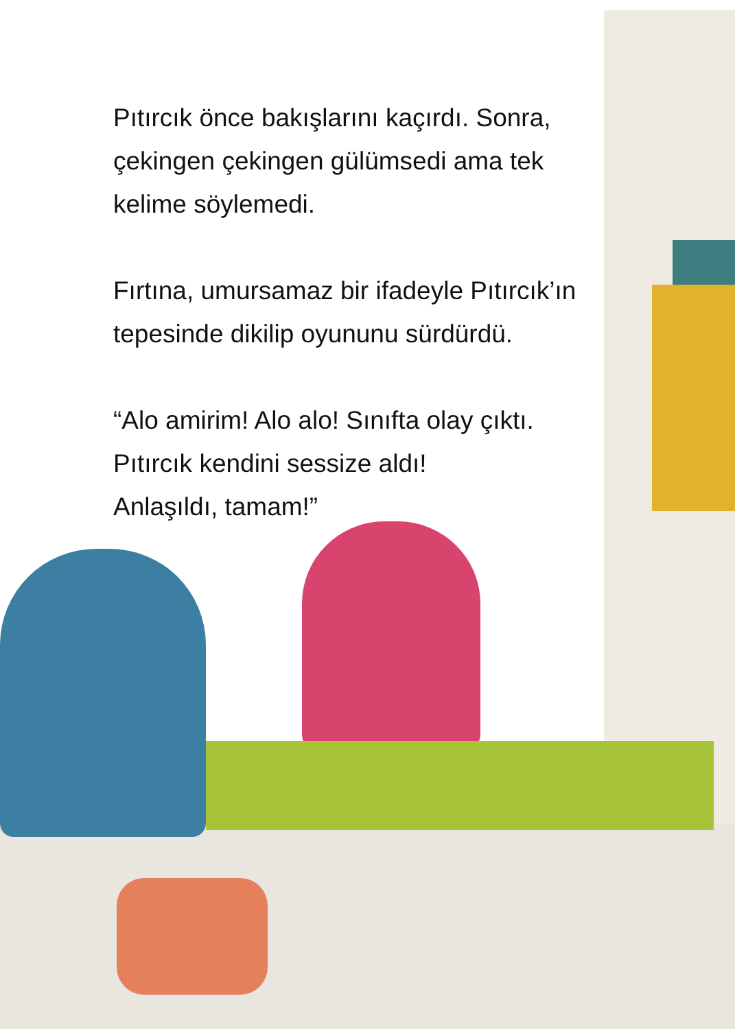Pıtırcık önce bakışlarını kaçırdı. Sonra,
çekingen çekingen gülümsedi ama tek
kelime söylemedi.
Fırtına, umursamaz bir ifadeyle Pıtırcık’ın
tepesinde dikilip oyununu sürdürdü.
“Alo amirim! Alo alo! Sınıfta olay çıktı.
Pıtırcık kendini sessize aldı!
Anlaşıldı, tamam!”